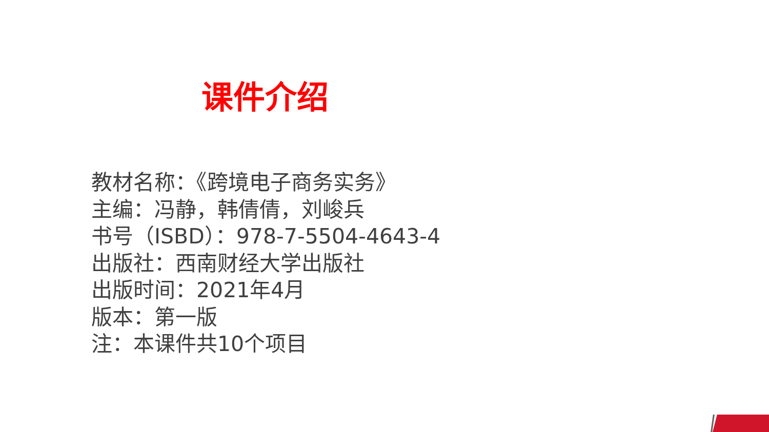课件介绍
教材名称：《跨境电子商务实务》
主编：冯静，韩倩倩，刘峻兵
书号（ISBD）：978-7-5504-4643-4
出版社：西南财经大学出版社
出版时间：2021年4月
版本：第一版
注：本课件共10个项目